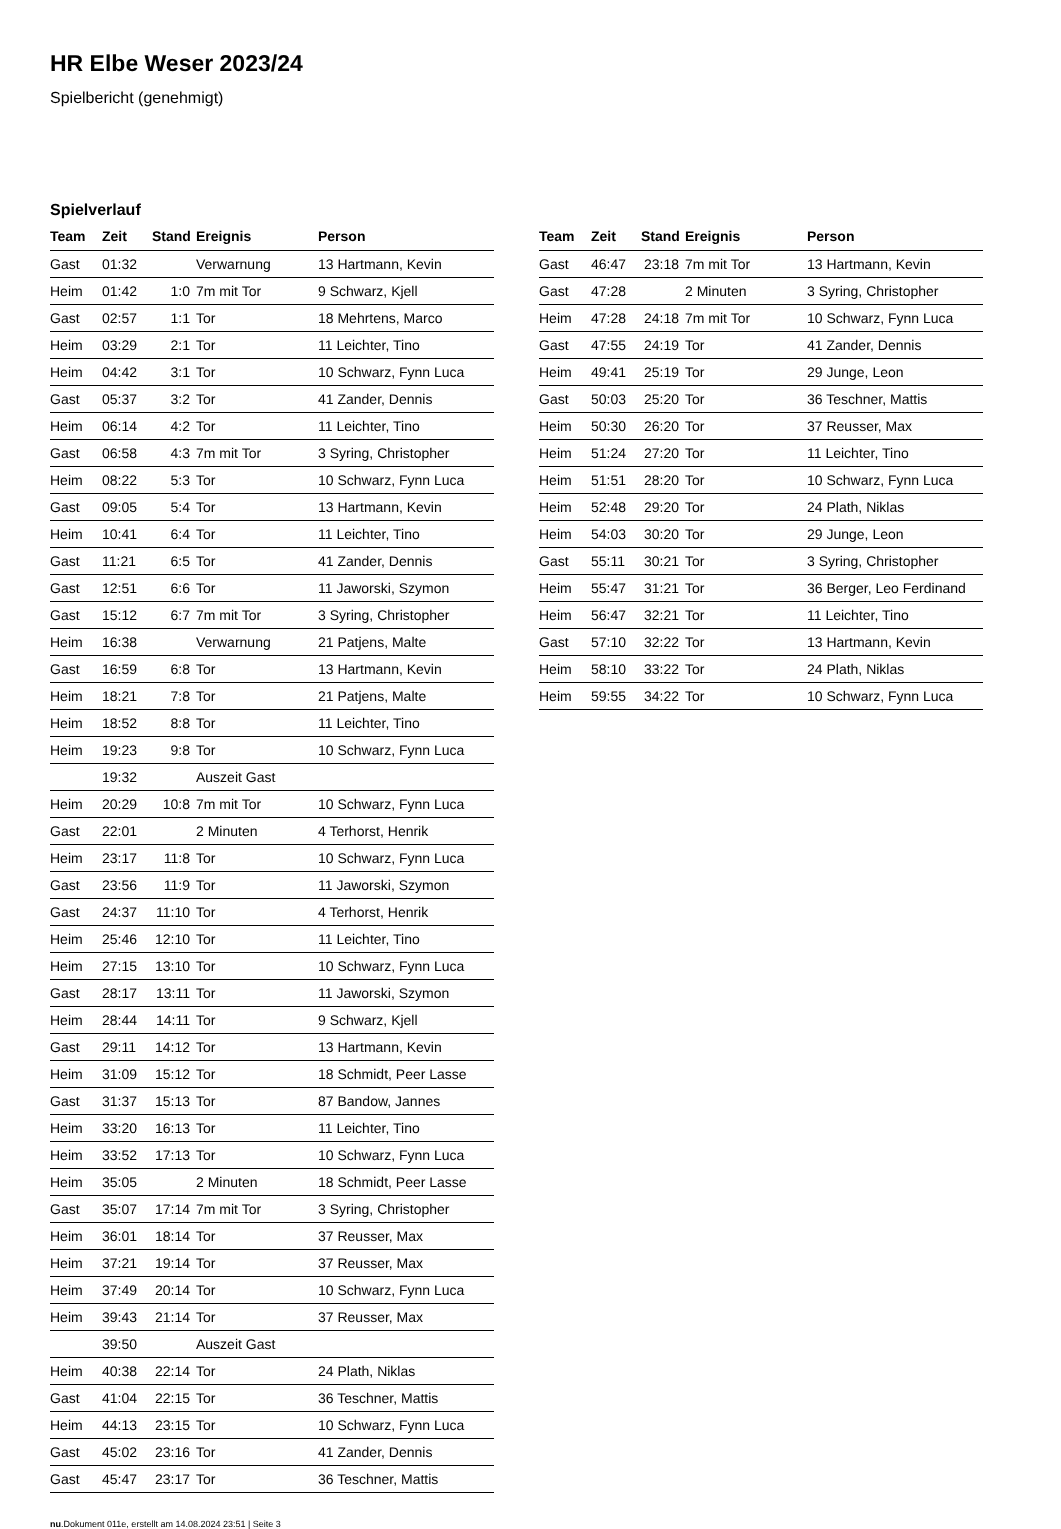HR Elbe Weser 2023/24
Spielbericht (genehmigt)
Spielverlauf
| Team | Zeit | Stand | Ereignis | Person |
| --- | --- | --- | --- | --- |
| Gast | 01:32 | | Verwarnung | 13 Hartmann, Kevin |
| Heim | 01:42 | 1:0 | 7m mit Tor | 9 Schwarz, Kjell |
| Gast | 02:57 | 1:1 | Tor | 18 Mehrtens, Marco |
| Heim | 03:29 | 2:1 | Tor | 11 Leichter, Tino |
| Heim | 04:42 | 3:1 | Tor | 10 Schwarz, Fynn Luca |
| Gast | 05:37 | 3:2 | Tor | 41 Zander, Dennis |
| Heim | 06:14 | 4:2 | Tor | 11 Leichter, Tino |
| Gast | 06:58 | 4:3 | 7m mit Tor | 3 Syring, Christopher |
| Heim | 08:22 | 5:3 | Tor | 10 Schwarz, Fynn Luca |
| Gast | 09:05 | 5:4 | Tor | 13 Hartmann, Kevin |
| Heim | 10:41 | 6:4 | Tor | 11 Leichter, Tino |
| Gast | 11:21 | 6:5 | Tor | 41 Zander, Dennis |
| Gast | 12:51 | 6:6 | Tor | 11 Jaworski, Szymon |
| Gast | 15:12 | 6:7 | 7m mit Tor | 3 Syring, Christopher |
| Heim | 16:38 | | Verwarnung | 21 Patjens, Malte |
| Gast | 16:59 | 6:8 | Tor | 13 Hartmann, Kevin |
| Heim | 18:21 | 7:8 | Tor | 21 Patjens, Malte |
| Heim | 18:52 | 8:8 | Tor | 11 Leichter, Tino |
| Heim | 19:23 | 9:8 | Tor | 10 Schwarz, Fynn Luca |
| | 19:32 | | Auszeit Gast | |
| Heim | 20:29 | 10:8 | 7m mit Tor | 10 Schwarz, Fynn Luca |
| Gast | 22:01 | | 2 Minuten | 4 Terhorst, Henrik |
| Heim | 23:17 | 11:8 | Tor | 10 Schwarz, Fynn Luca |
| Gast | 23:56 | 11:9 | Tor | 11 Jaworski, Szymon |
| Gast | 24:37 | 11:10 | Tor | 4 Terhorst, Henrik |
| Heim | 25:46 | 12:10 | Tor | 11 Leichter, Tino |
| Heim | 27:15 | 13:10 | Tor | 10 Schwarz, Fynn Luca |
| Gast | 28:17 | 13:11 | Tor | 11 Jaworski, Szymon |
| Heim | 28:44 | 14:11 | Tor | 9 Schwarz, Kjell |
| Gast | 29:11 | 14:12 | Tor | 13 Hartmann, Kevin |
| Heim | 31:09 | 15:12 | Tor | 18 Schmidt, Peer Lasse |
| Gast | 31:37 | 15:13 | Tor | 87 Bandow, Jannes |
| Heim | 33:20 | 16:13 | Tor | 11 Leichter, Tino |
| Heim | 33:52 | 17:13 | Tor | 10 Schwarz, Fynn Luca |
| Heim | 35:05 | | 2 Minuten | 18 Schmidt, Peer Lasse |
| Gast | 35:07 | 17:14 | 7m mit Tor | 3 Syring, Christopher |
| Heim | 36:01 | 18:14 | Tor | 37 Reusser, Max |
| Heim | 37:21 | 19:14 | Tor | 37 Reusser, Max |
| Heim | 37:49 | 20:14 | Tor | 10 Schwarz, Fynn Luca |
| Heim | 39:43 | 21:14 | Tor | 37 Reusser, Max |
| | 39:50 | | Auszeit Gast | |
| Heim | 40:38 | 22:14 | Tor | 24 Plath, Niklas |
| Gast | 41:04 | 22:15 | Tor | 36 Teschner, Mattis |
| Heim | 44:13 | 23:15 | Tor | 10 Schwarz, Fynn Luca |
| Gast | 45:02 | 23:16 | Tor | 41 Zander, Dennis |
| Gast | 45:47 | 23:17 | Tor | 36 Teschner, Mattis |
| Team | Zeit | Stand | Ereignis | Person |
| --- | --- | --- | --- | --- |
| Gast | 46:47 | 23:18 | 7m mit Tor | 13 Hartmann, Kevin |
| Gast | 47:28 | | 2 Minuten | 3 Syring, Christopher |
| Heim | 47:28 | 24:18 | 7m mit Tor | 10 Schwarz, Fynn Luca |
| Gast | 47:55 | 24:19 | Tor | 41 Zander, Dennis |
| Heim | 49:41 | 25:19 | Tor | 29 Junge, Leon |
| Gast | 50:03 | 25:20 | Tor | 36 Teschner, Mattis |
| Heim | 50:30 | 26:20 | Tor | 37 Reusser, Max |
| Heim | 51:24 | 27:20 | Tor | 11 Leichter, Tino |
| Heim | 51:51 | 28:20 | Tor | 10 Schwarz, Fynn Luca |
| Heim | 52:48 | 29:20 | Tor | 24 Plath, Niklas |
| Heim | 54:03 | 30:20 | Tor | 29 Junge, Leon |
| Gast | 55:11 | 30:21 | Tor | 3 Syring, Christopher |
| Heim | 55:47 | 31:21 | Tor | 36 Berger, Leo Ferdinand |
| Heim | 56:47 | 32:21 | Tor | 11 Leichter, Tino |
| Gast | 57:10 | 32:22 | Tor | 13 Hartmann, Kevin |
| Heim | 58:10 | 33:22 | Tor | 24 Plath, Niklas |
| Heim | 59:55 | 34:22 | Tor | 10 Schwarz, Fynn Luca |
nu.Dokument 011e, erstellt am 14.08.2024 23:51 | Seite 3